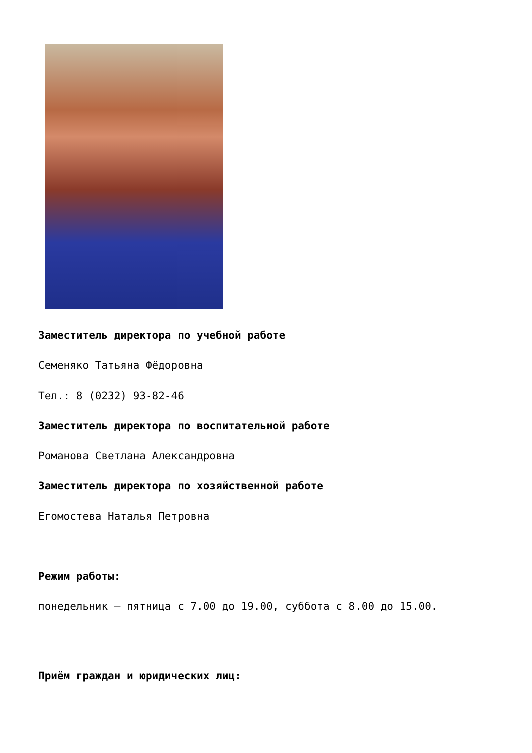Заместитель директора по учебной работе
Семеняко Татьяна Фёдоровна
Тел.: 8 (0232) 93-82-46
Заместитель директора по воспитательной работе
Романова Светлана Александровна
Заместитель директора по хозяйственной работе
Егомостева Наталья Петровна
Режим работы:
понедельник – пятница с 7.00 до 19.00, суббота с 8.00 до 15.00.
Приём граждан и юридических лиц: